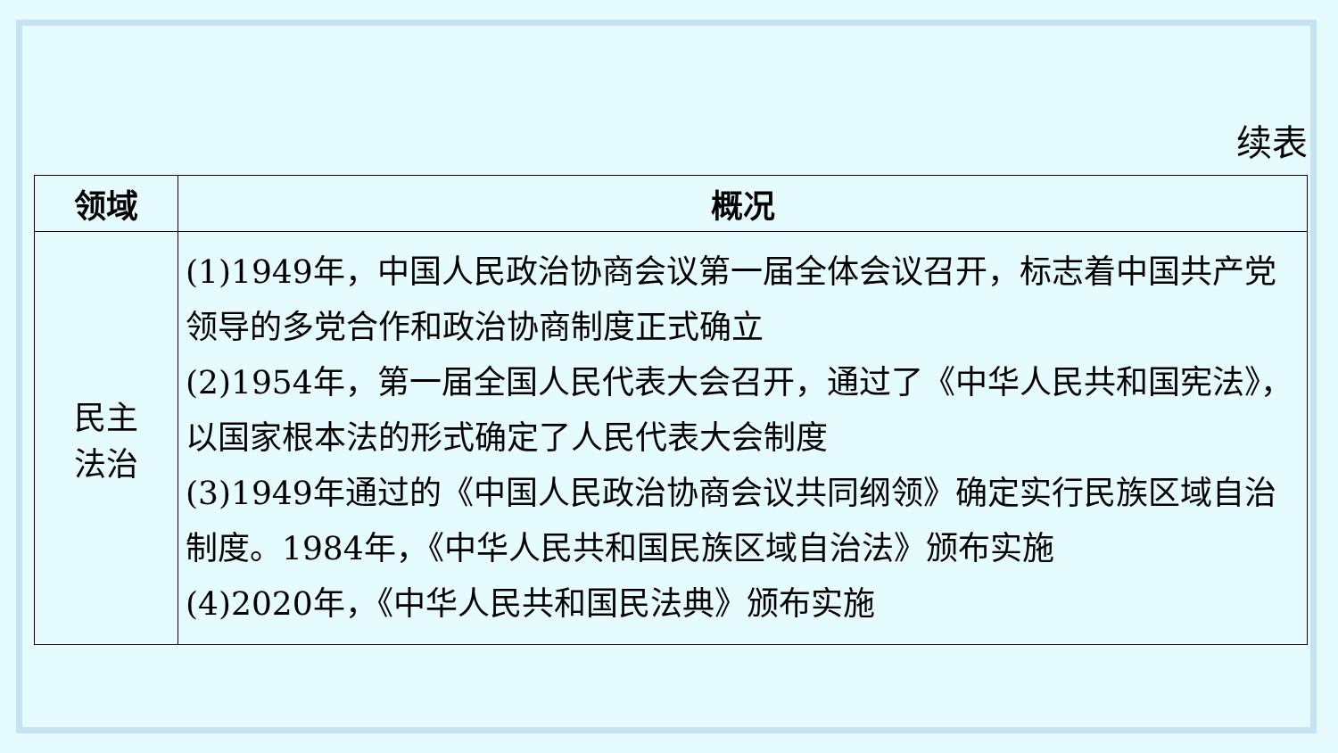续表
| 领域 | 概况 |
| --- | --- |
| 民主 法治 | (1)1949年，中国人民政治协商会议第一届全体会议召开，标志着中国共产党领导的多党合作和政治协商制度正式确立 (2)1954年，第一届全国人民代表大会召开，通过了《中华人民共和国宪法》，以国家根本法的形式确定了人民代表大会制度 (3)1949年通过的《中国人民政治协商会议共同纲领》确定实行民族区域自治制度。1984年，《中华人民共和国民族区域自治法》颁布实施 (4)2020年，《中华人民共和国民法典》颁布实施 |